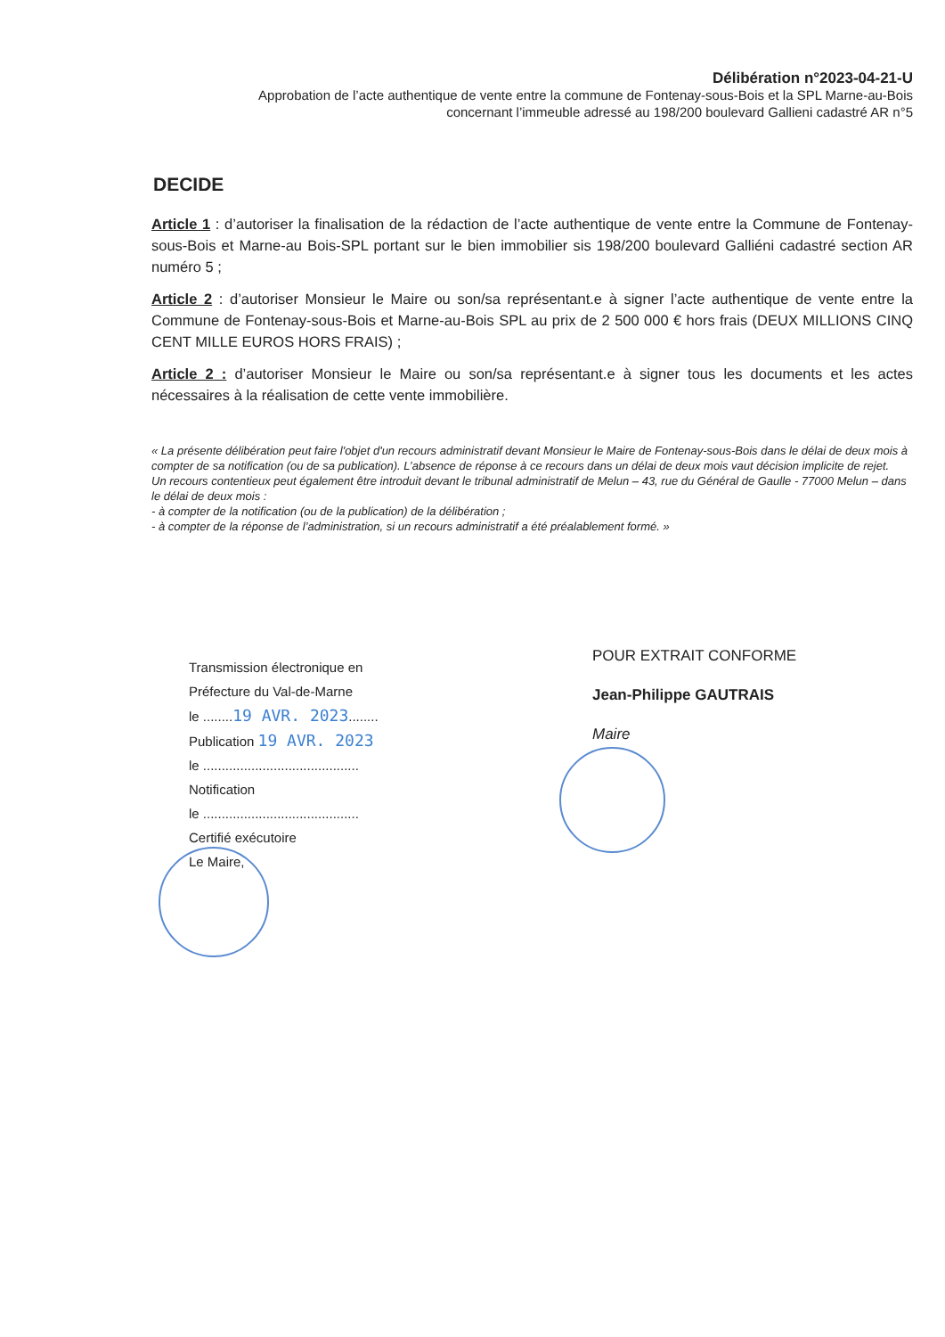Délibération n°2023-04-21-U
Approbation de l’acte authentique de vente entre la commune de Fontenay-sous-Bois et la SPL Marne-au-Bois
concernant l’immeuble adressé au 198/200 boulevard Gallieni cadastré AR n°5
DECIDE
Article 1 : d’autoriser la finalisation de la rédaction de l’acte authentique de vente entre la Commune de Fontenay-sous-Bois et Marne-au Bois-SPL portant sur le bien immobilier sis 198/200 boulevard Galliéni cadastré section AR numéro 5 ;
Article 2 : d’autoriser Monsieur le Maire ou son/sa représentant.e à signer l’acte authentique de vente entre la Commune de Fontenay-sous-Bois et Marne-au-Bois SPL au prix de 2 500 000 € hors frais (DEUX MILLIONS CINQ CENT MILLE EUROS HORS FRAIS) ;
Article 2 : d’autoriser Monsieur le Maire ou son/sa représentant.e à signer tous les documents et les actes nécessaires à la réalisation de cette vente immobilière.
« La présente délibération peut faire l'objet d'un recours administratif devant Monsieur le Maire de Fontenay-sous-Bois dans le délai de deux mois à compter de sa notification (ou de sa publication). L’absence de réponse à ce recours dans un délai de deux mois vaut décision implicite de rejet.
Un recours contentieux peut également être introduit devant le tribunal administratif de Melun – 43, rue du Général de Gaulle - 77000 Melun – dans le délai de deux mois :
- à compter de la notification (ou de la publication) de la délibération ;
- à compter de la réponse de l’administration, si un recours administratif a été préalablement formé. »
Transmission électronique en
Préfecture du Val-de-Marne
le ........19 AVR. 2023........
Publication 19 AVR. 2023
le ..........................................
Notification
le ..........................................
Certifié exécutoire
Le Maire,
POUR EXTRAIT CONFORME
Jean-Philippe GAUTRAIS
Maire